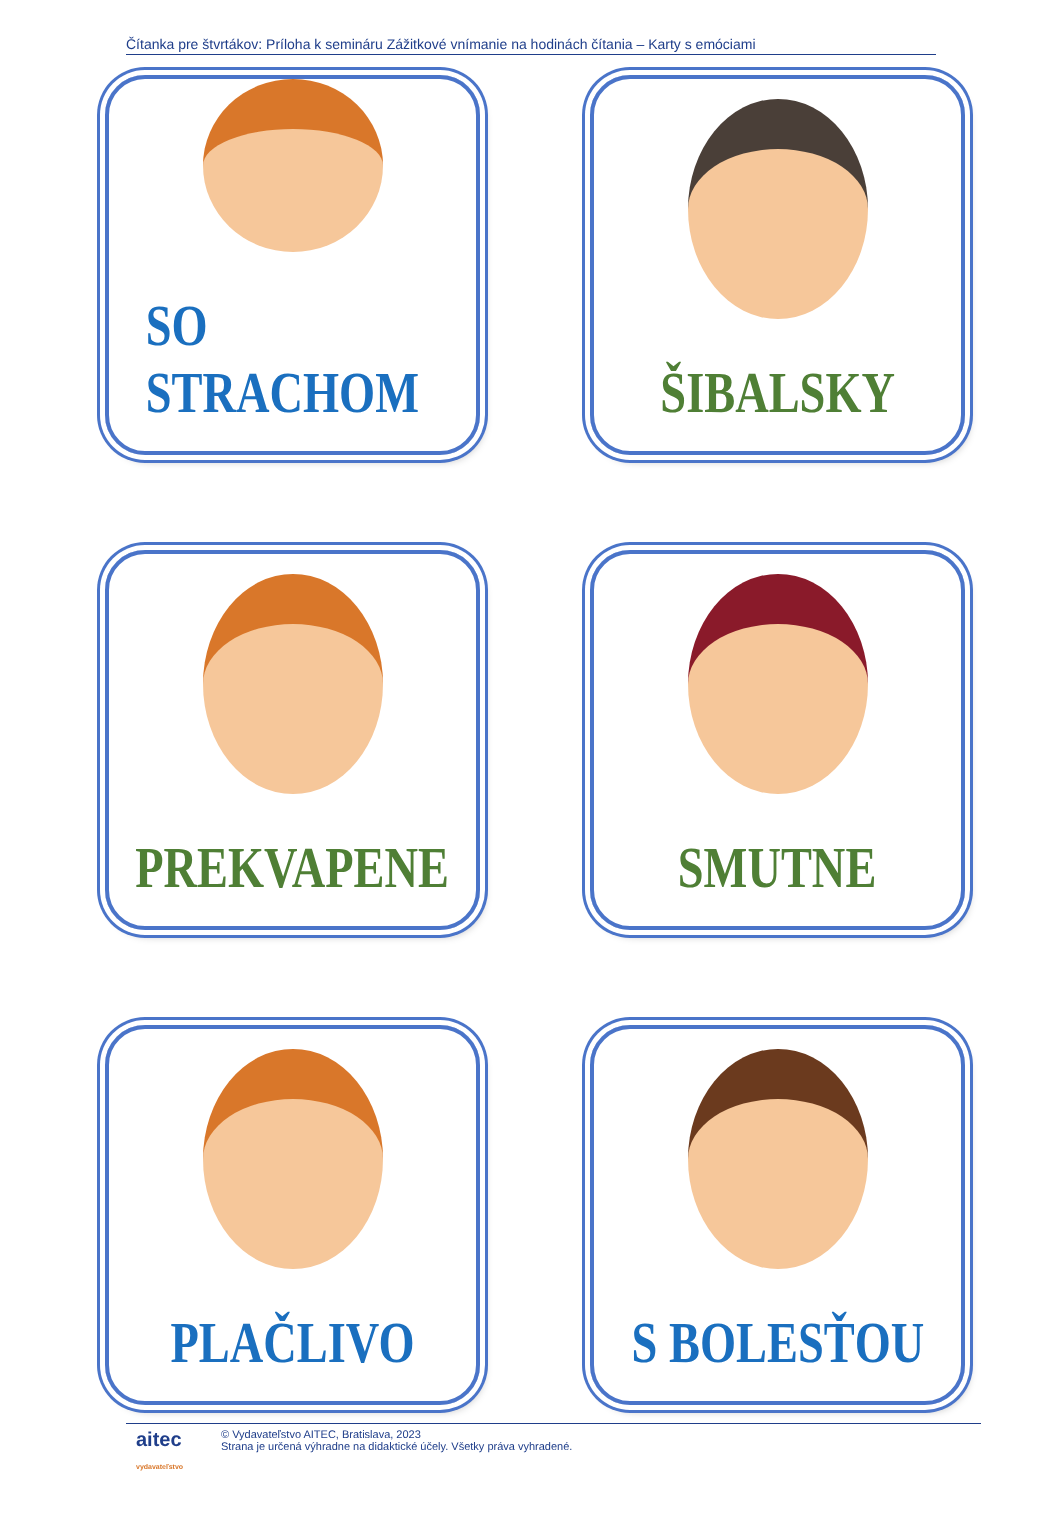Čítanka pre štvrtákov: Príloha k semináru Zážitkové vnímanie na hodinách čítania – Karty s emóciami
SO STRACHOM
ŠIBALSKY
PREKVAPENE
SMUTNE
PLAČLIVO
S BOLESŤOU
aitec
vydavateľstvo
© Vydavateľstvo AITEC, Bratislava, 2023
Strana je určená výhradne na didaktické účely. Všetky práva vyhradené.